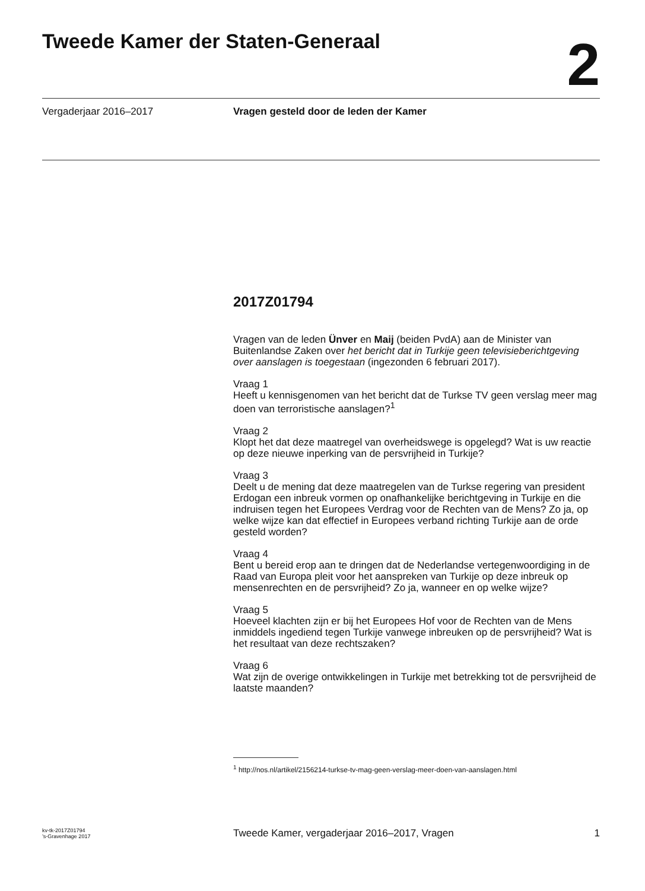Tweede Kamer der Staten-Generaal
2
Vergaderjaar 2016–2017 Vragen gesteld door de leden der Kamer
2017Z01794
Vragen van de leden Ünver en Maij (beiden PvdA) aan de Minister van Buitenlandse Zaken over het bericht dat in Turkije geen televisieberichtgeving over aanslagen is toegestaan (ingezonden 6 februari 2017).
Vraag 1
Heeft u kennisgenomen van het bericht dat de Turkse TV geen verslag meer mag doen van terroristische aanslagen?<sup>1</sup>
Vraag 2
Klopt het dat deze maatregel van overheidswege is opgelegd? Wat is uw reactie op deze nieuwe inperking van de persvrijheid in Turkije?
Vraag 3
Deelt u de mening dat deze maatregelen van de Turkse regering van president Erdogan een inbreuk vormen op onafhankelijke berichtgeving in Turkije en die indruisen tegen het Europees Verdrag voor de Rechten van de Mens? Zo ja, op welke wijze kan dat effectief in Europees verband richting Turkije aan de orde gesteld worden?
Vraag 4
Bent u bereid erop aan te dringen dat de Nederlandse vertegenwoordiging in de Raad van Europa pleit voor het aanspreken van Turkije op deze inbreuk op mensenrechten en de persvrijheid? Zo ja, wanneer en op welke wijze?
Vraag 5
Hoeveel klachten zijn er bij het Europees Hof voor de Rechten van de Mens inmiddels ingediend tegen Turkije vanwege inbreuken op de persvrijheid? Wat is het resultaat van deze rechtszaken?
Vraag 6
Wat zijn de overige ontwikkelingen in Turkije met betrekking tot de persvrijheid de laatste maanden?
<sup>1</sup> http://nos.nl/artikel/2156214-turkse-tv-mag-geen-verslag-meer-doen-van-aanslagen.html
kv-tk-2017Z01794
’s-Gravenhage 2017
Tweede Kamer, vergaderjaar 2016–2017, Vragen
1